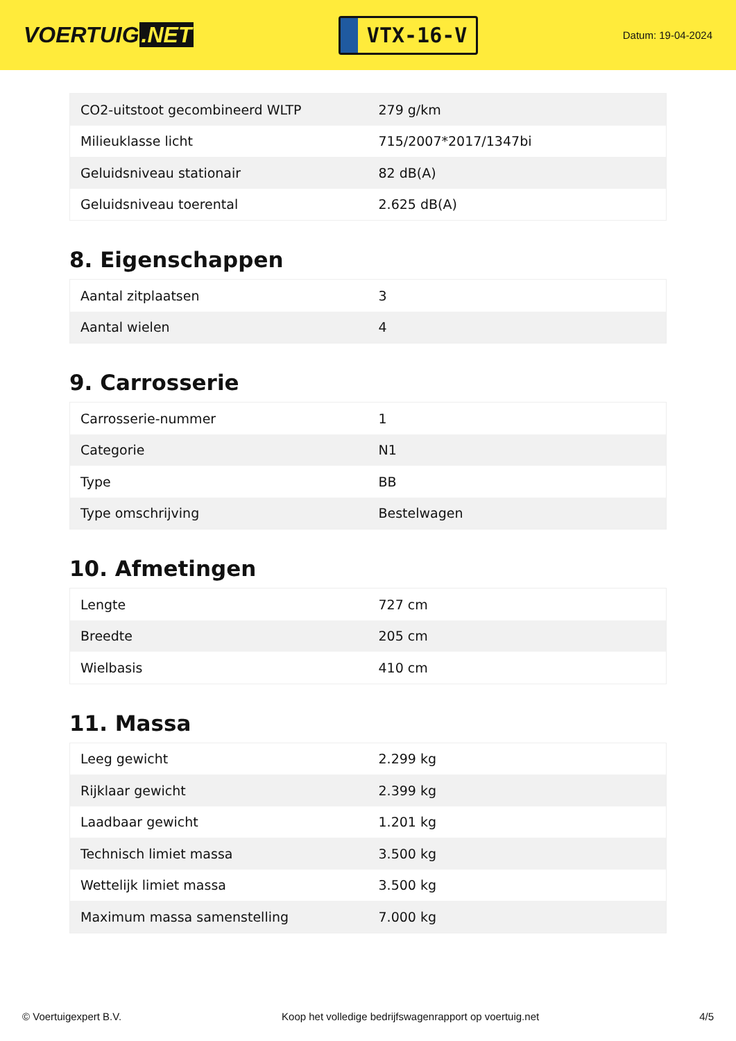VOERTUIG.NET
VTX-16-V
Datum: 19-04-2024
| CO2-uitstoot gecombineerd WLTP | 279 g/km |
| Milieuklasse licht | 715/2007*2017/1347bi |
| Geluidsniveau stationair | 82 dB(A) |
| Geluidsniveau toerental | 2.625 dB(A) |
8. Eigenschappen
| Aantal zitplaatsen | 3 |
| Aantal wielen | 4 |
9. Carrosserie
| Carrosserie-nummer | 1 |
| Categorie | N1 |
| Type | BB |
| Type omschrijving | Bestelwagen |
10. Afmetingen
| Lengte | 727 cm |
| Breedte | 205 cm |
| Wielbasis | 410 cm |
11. Massa
| Leeg gewicht | 2.299 kg |
| Rijklaar gewicht | 2.399 kg |
| Laadbaar gewicht | 1.201 kg |
| Technisch limiet massa | 3.500 kg |
| Wettelijk limiet massa | 3.500 kg |
| Maximum massa samenstelling | 7.000 kg |
© Voertuigexpert B.V. Koop het volledige bedrijfswagenrapport op voertuig.net 4/5